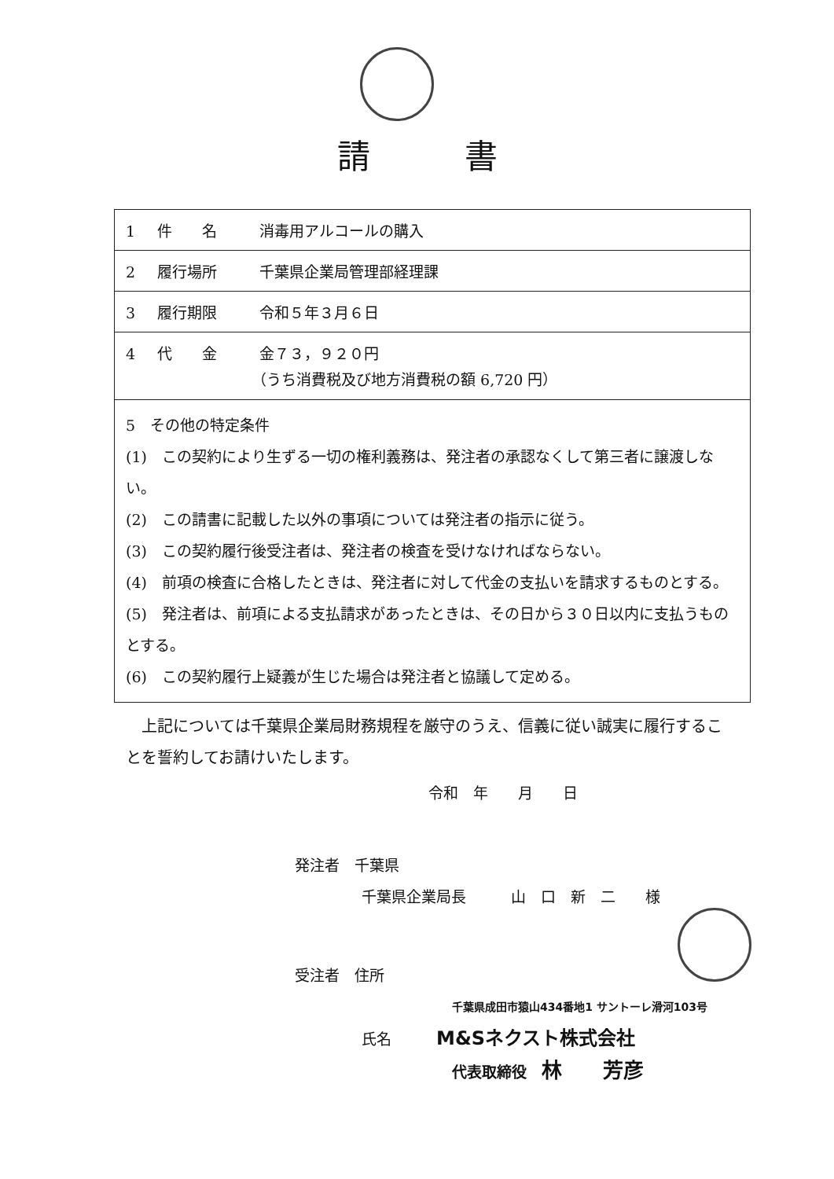請書
| 1 件 名 消毒用アルコールの購入 |
| 2 履行場所 千葉県企業局管理部経理課 |
| 3 履行期限 令和５年３月６日 |
| 4 代 金 金７３，９２０円 （うち消費税及び地方消費税の額 6,720 円） |
| 5 その他の特定条件 (1) この契約により生ずる一切の権利義務は、発注者の承認なくして第三者に譲渡しない。 (2) この請書に記載した以外の事項については発注者の指示に従う。 (3) この契約履行後受注者は、発注者の検査を受けなければならない。 (4) 前項の検査に合格したときは、発注者に対して代金の支払いを請求するものとする。 (5) 発注者は、前項による支払請求があったときは、その日から３０日以内に支払うものとする。 (6) この契約履行上疑義が生じた場合は発注者と協議して定める。 |
　上記については千葉県企業局財務規程を厳守のうえ、信義に従い誠実に履行することを誓約してお請けいたします。
令和　年　　月　　日
発注者　千葉県
千葉県企業局長　　　山　口　新　二　　様
受注者　住所
千葉県成田市猿山434番地1 サントーレ滑河103号
氏名　　　M&Sネクスト株式会社
代表取締役　林　　芳彦